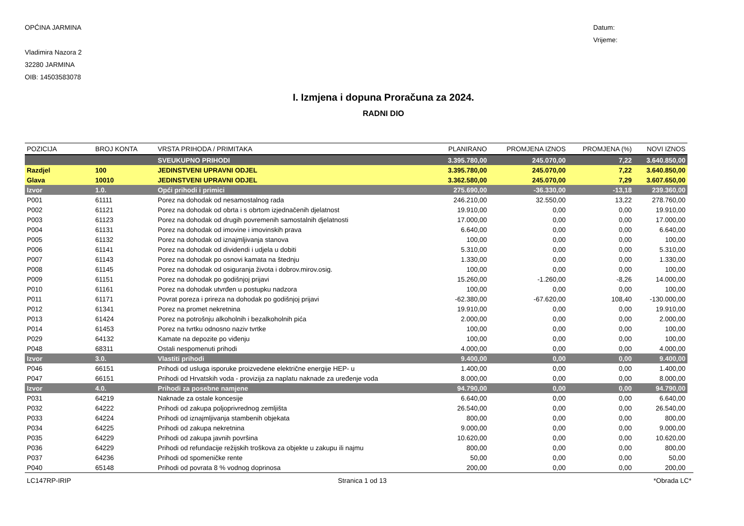OPĆINA JARMINA
Vladimira Nazora 2
32280 JARMINA
OIB: 14503583078
Datum:
Vrijeme:
I. Izmjena i dopuna Proračuna za 2024.
RADNI DIO
| POZICIJA | BROJ KONTA | VRSTA PRIHODA / PRIMITAKA | PLANIRANO | PROMJENA IZNOS | PROMJENA (%) | NOVI IZNOS |
| --- | --- | --- | --- | --- | --- | --- |
| | | SVEUKUPNO PRIHODI | 3.395.780,00 | 245.070,00 | 7,22 | 3.640.850,00 |
| Razdjel | 100 | JEDINSTVENI UPRAVNI ODJEL | 3.395.780,00 | 245.070,00 | 7,22 | 3.640.850,00 |
| Glava | 10010 | JEDINSTVENI UPRAVNI ODJEL | 3.362.580,00 | 245.070,00 | 7,29 | 3.607.650,00 |
| Izvor | 1.0. | Opći prihodi i primici | 275.690,00 | -36.330,00 | -13,18 | 239.360,00 |
| P001 | 61111 | Porez na dohodak od nesamostalnog rada | 246.210,00 | 32.550,00 | 13,22 | 278.760,00 |
| P002 | 61121 | Porez na dohodak od obrta i s obrtom izjednačenih djelatnost | 19.910,00 | 0,00 | 0,00 | 19.910,00 |
| P003 | 61123 | Porez na dohodak od drugih povremenih samostalnih djelatnosti | 17.000,00 | 0,00 | 0,00 | 17.000,00 |
| P004 | 61131 | Porez na dohodak od imovine i imovinskih prava | 6.640,00 | 0,00 | 0,00 | 6.640,00 |
| P005 | 61132 | Porez na dohodak od iznajmljivanja stanova | 100,00 | 0,00 | 0,00 | 100,00 |
| P006 | 61141 | Porez na dohodak od dividendi i udjela u dobiti | 5.310,00 | 0,00 | 0,00 | 5.310,00 |
| P007 | 61143 | Porez na dohodak po osnovi kamata na štednju | 1.330,00 | 0,00 | 0,00 | 1.330,00 |
| P008 | 61145 | Porez na dohodak od osiguranja života i dobrov.mirov.osig. | 100,00 | 0,00 | 0,00 | 100,00 |
| P009 | 61151 | Porez na dohodak po godišnjoj prijavi | 15.260,00 | -1.260,00 | -8,26 | 14.000,00 |
| P010 | 61161 | Porez na dohodak utvrđen u postupku nadzora | 100,00 | 0,00 | 0,00 | 100,00 |
| P011 | 61171 | Povrat poreza i prireza na dohodak po godišnjoj prijavi | -62.380,00 | -67.620,00 | 108,40 | -130.000,00 |
| P012 | 61341 | Porez na promet nekretnina | 19.910,00 | 0,00 | 0,00 | 19.910,00 |
| P013 | 61424 | Porez na potrošnju alkoholnih i bezalkoholnih pića | 2.000,00 | 0,00 | 0,00 | 2.000,00 |
| P014 | 61453 | Porez na tvrtku odnosno naziv tvrtke | 100,00 | 0,00 | 0,00 | 100,00 |
| P029 | 64132 | Kamate na depozite po viđenju | 100,00 | 0,00 | 0,00 | 100,00 |
| P048 | 68311 | Ostali nespomenuti prihodi | 4.000,00 | 0,00 | 0,00 | 4.000,00 |
| Izvor | 3.0. | Vlastiti prihodi | 9.400,00 | 0,00 | 0,00 | 9.400,00 |
| P046 | 66151 | Prihodi od usluga isporuke proizvedene električne energije HEP- u | 1.400,00 | 0,00 | 0,00 | 1.400,00 |
| P047 | 66151 | Prihodi od Hrvatskih voda - provizija za naplatu naknade za uređenje voda | 8.000,00 | 0,00 | 0,00 | 8.000,00 |
| Izvor | 4.0. | Prihodi za posebne namjene | 94.790,00 | 0,00 | 0,00 | 94.790,00 |
| P031 | 64219 | Naknade za ostale koncesije | 6.640,00 | 0,00 | 0,00 | 6.640,00 |
| P032 | 64222 | Prihodi od zakupa poljoprivrednog zemljišta | 26.540,00 | 0,00 | 0,00 | 26.540,00 |
| P033 | 64224 | Prihodi od iznajmljivanja stambenih objekata | 800,00 | 0,00 | 0,00 | 800,00 |
| P034 | 64225 | Prihodi od zakupa nekretnina | 9.000,00 | 0,00 | 0,00 | 9.000,00 |
| P035 | 64229 | Prihodi od zakupa javnih površina | 10.620,00 | 0,00 | 0,00 | 10.620,00 |
| P036 | 64229 | Prihodi od refundacije režijskih troškova za objekte u zakupu ili najmu | 800,00 | 0,00 | 0,00 | 800,00 |
| P037 | 64236 | Prihodi od spomeničke rente | 50,00 | 0,00 | 0,00 | 50,00 |
| P040 | 65148 | Prihodi od povrata 8 % vodnog doprinosa | 200,00 | 0,00 | 0,00 | 200,00 |
LC147RP-IRIP Stranica 1 od 13 *Obrada LC*